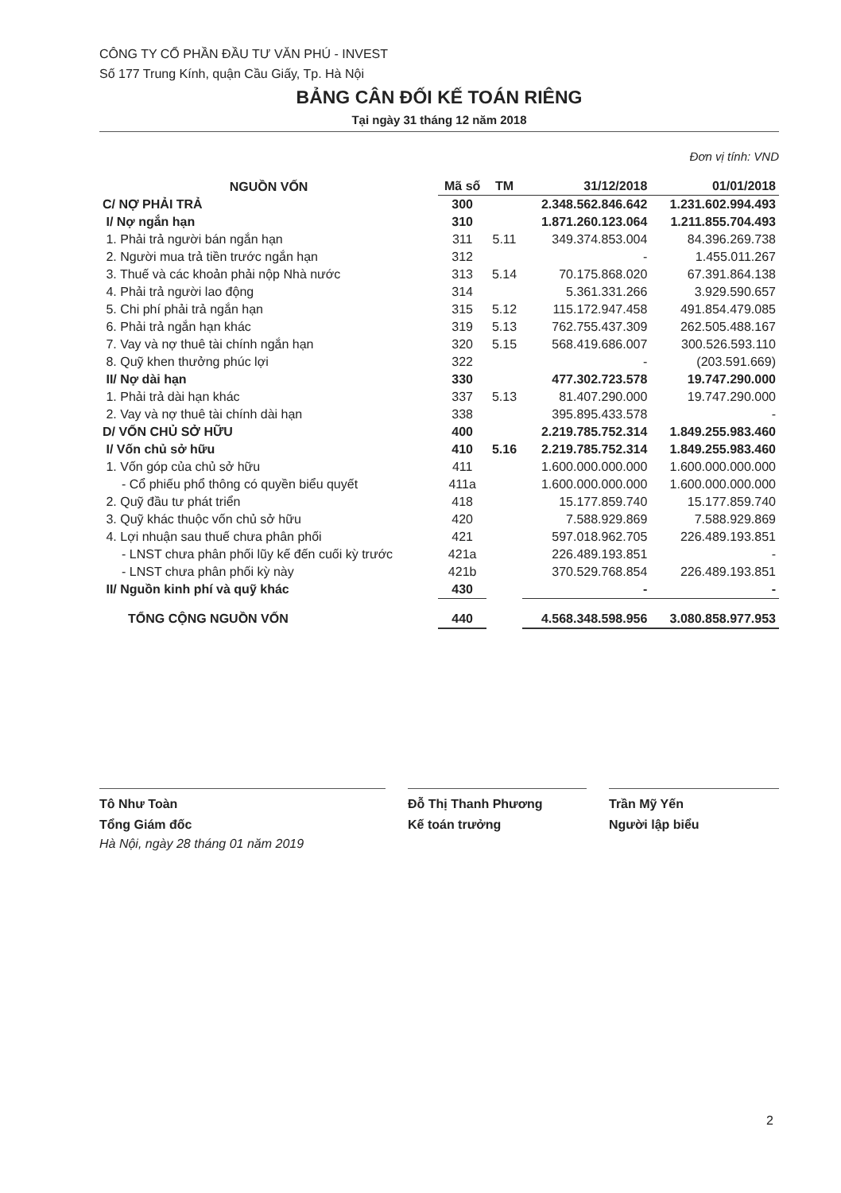CÔNG TY CỔ PHẦN ĐẦU TƯ VĂN PHÚ - INVEST
Số 177 Trung Kính, quận Cầu Giấy, Tp. Hà Nội
BẢNG CÂN ĐỐI KẾ TOÁN RIÊNG
Tại ngày 31 tháng 12 năm 2018
Đơn vị tính: VND
| NGUỒN VỐN | Mã số | TM | 31/12/2018 | 01/01/2018 |
| --- | --- | --- | --- | --- |
| C/ NỢ PHẢI TRẢ | 300 | | 2.348.562.846.642 | 1.231.602.994.493 |
| I/ Nợ ngắn hạn | 310 | | 1.871.260.123.064 | 1.211.855.704.493 |
| 1. Phải trả người bán ngắn hạn | 311 | 5.11 | 349.374.853.004 | 84.396.269.738 |
| 2. Người mua trả tiền trước ngắn hạn | 312 | | - | 1.455.011.267 |
| 3. Thuế và các khoản phải nộp Nhà nước | 313 | 5.14 | 70.175.868.020 | 67.391.864.138 |
| 4. Phải trả người lao động | 314 | | 5.361.331.266 | 3.929.590.657 |
| 5. Chi phí phải trả ngắn hạn | 315 | 5.12 | 115.172.947.458 | 491.854.479.085 |
| 6. Phải trả ngắn hạn khác | 319 | 5.13 | 762.755.437.309 | 262.505.488.167 |
| 7. Vay và nợ thuê tài chính ngắn hạn | 320 | 5.15 | 568.419.686.007 | 300.526.593.110 |
| 8. Quỹ khen thưởng phúc lợi | 322 | | - | (203.591.669) |
| II/ Nợ dài hạn | 330 | | 477.302.723.578 | 19.747.290.000 |
| 1. Phải trả dài hạn khác | 337 | 5.13 | 81.407.290.000 | 19.747.290.000 |
| 2. Vay và nợ thuê tài chính dài hạn | 338 | | 395.895.433.578 | - |
| D/ VỐN CHỦ SỞ HỮU | 400 | | 2.219.785.752.314 | 1.849.255.983.460 |
| I/ Vốn chủ sở hữu | 410 | 5.16 | 2.219.785.752.314 | 1.849.255.983.460 |
| 1. Vốn góp của chủ sở hữu | 411 | | 1.600.000.000.000 | 1.600.000.000.000 |
| - Cổ phiếu phổ thông có quyền biểu quyết | 411a | | 1.600.000.000.000 | 1.600.000.000.000 |
| 2. Quỹ đầu tư phát triển | 418 | | 15.177.859.740 | 15.177.859.740 |
| 3. Quỹ khác thuộc vốn chủ sở hữu | 420 | | 7.588.929.869 | 7.588.929.869 |
| 4. Lợi nhuận sau thuế chưa phân phối | 421 | | 597.018.962.705 | 226.489.193.851 |
| - LNST chưa phân phối lũy kế đến cuối kỳ trước | 421a | | 226.489.193.851 | - |
| - LNST chưa phân phối kỳ này | 421b | | 370.529.768.854 | 226.489.193.851 |
| II/ Nguồn kinh phí và quỹ khác | 430 | | - | - |
| TỔNG CỘNG NGUỒN VỐN | 440 | | 4.568.348.598.956 | 3.080.858.977.953 |
Tô Như Toàn
Tổng Giám đốc
Đỗ Thị Thanh Phương
Kế toán trưởng
Trần Mỹ Yến
Người lập biểu
Hà Nội, ngày 28 tháng 01 năm 2019
2